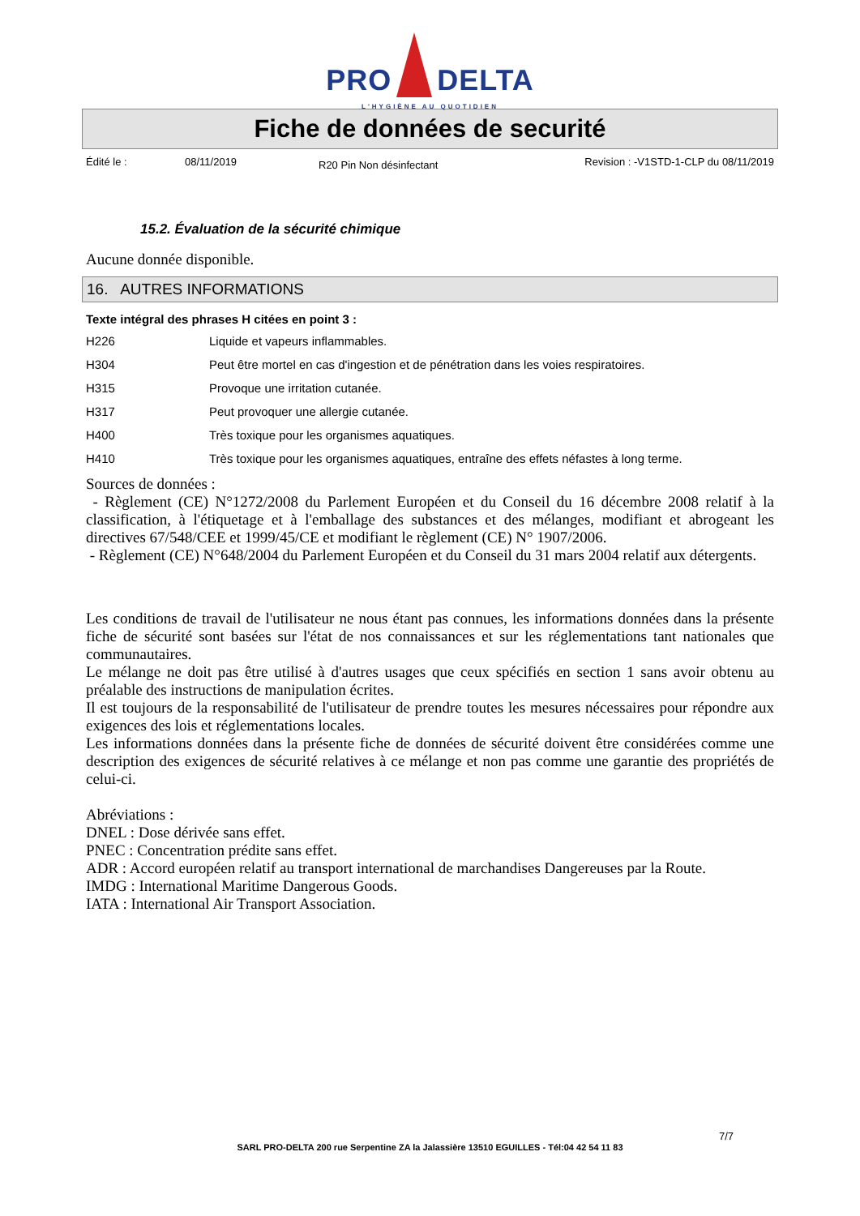PRO DELTA
L'HYGIÈNE AU QUOTIDIEN
Fiche de données de securité
Édité le : 08/11/2019
R20 Pin Non désinfectant
Revision : -V1STD-1-CLP du 08/11/2019
15.2. Évaluation de la sécurité chimique
Aucune donnée disponible.
16. AUTRES INFORMATIONS
Texte intégral des phrases H citées en point 3 :
| H226 | Liquide et vapeurs inflammables. |
| H304 | Peut être mortel en cas d'ingestion et de pénétration dans les voies respiratoires. |
| H315 | Provoque une irritation cutanée. |
| H317 | Peut provoquer une allergie cutanée. |
| H400 | Très toxique pour les organismes aquatiques. |
| H410 | Très toxique pour les organismes aquatiques, entraîne des effets néfastes à long terme. |
Sources de données :
- Règlement (CE) N°1272/2008 du Parlement Européen et du Conseil du 16 décembre 2008 relatif à la classification, à l'étiquetage et à l'emballage des substances et des mélanges, modifiant et abrogeant les directives 67/548/CEE et 1999/45/CE et modifiant le règlement (CE) N° 1907/2006.
- Règlement (CE) N°648/2004 du Parlement Européen et du Conseil du 31 mars 2004 relatif aux détergents.
Les conditions de travail de l'utilisateur ne nous étant pas connues, les informations données dans la présente fiche de sécurité sont basées sur l'état de nos connaissances et sur les réglementations tant nationales que communautaires.
Le mélange ne doit pas être utilisé à d'autres usages que ceux spécifiés en section 1 sans avoir obtenu au préalable des instructions de manipulation écrites.
Il est toujours de la responsabilité de l'utilisateur de prendre toutes les mesures nécessaires pour répondre aux exigences des lois et réglementations locales.
Les informations données dans la présente fiche de données de sécurité doivent être considérées comme une description des exigences de sécurité relatives à ce mélange et non pas comme une garantie des propriétés de celui-ci.
Abréviations :
DNEL : Dose dérivée sans effet.
PNEC : Concentration prédite sans effet.
ADR : Accord européen relatif au transport international de marchandises Dangereuses par la Route.
IMDG : International Maritime Dangerous Goods.
IATA : International Air Transport Association.
7/7
SARL PRO-DELTA 200 rue Serpentine ZA la Jalassière 13510 EGUILLES - Tél:04 42 54 11 83